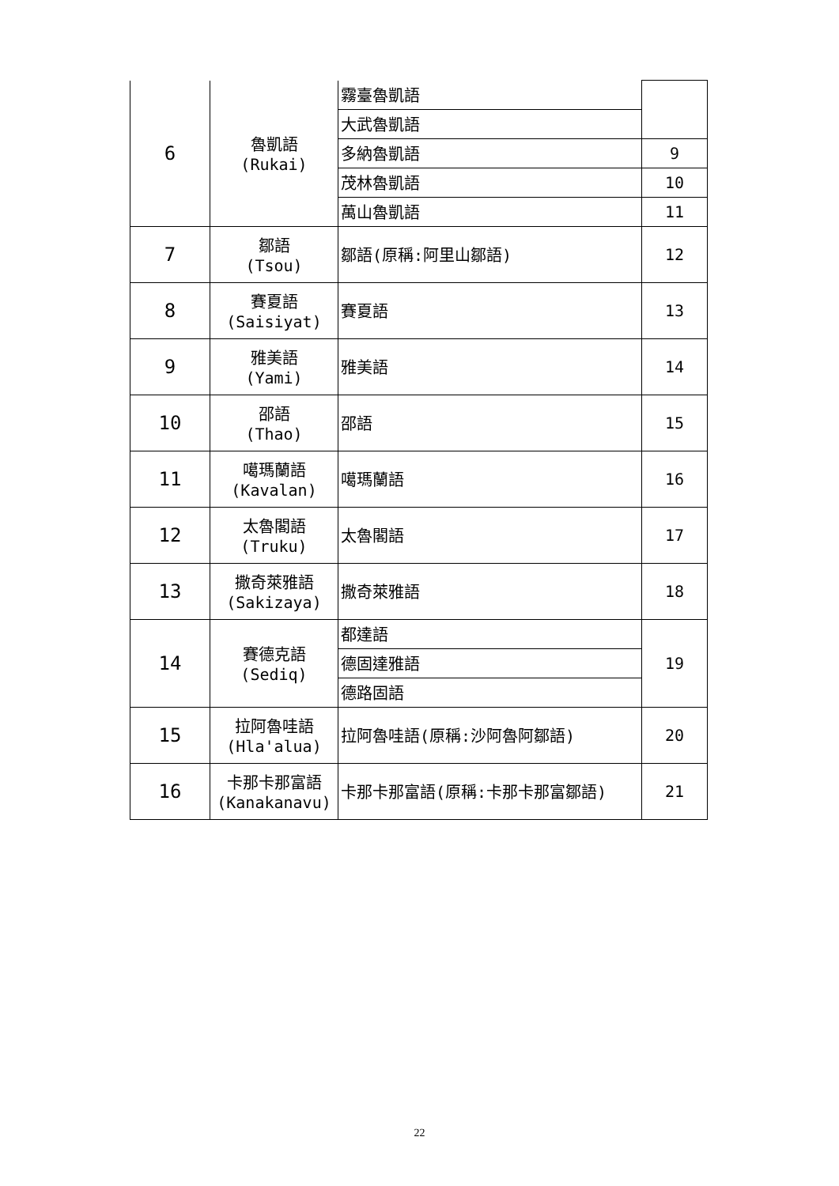| 6 | 魯凱語 (Rukai) | 霧臺魯凱語 | |
| | | 大武魯凱語 | |
| | | 多納魯凱語 | 9 |
| | | 茂林魯凱語 | 10 |
| | | 萬山魯凱語 | 11 |
| 7 | 鄒語 (Tsou) | 鄒語(原稱:阿里山鄒語) | 12 |
| 8 | 賽夏語 (Saisiyat) | 賽夏語 | 13 |
| 9 | 雅美語 (Yami) | 雅美語 | 14 |
| 10 | 邵語 (Thao) | 邵語 | 15 |
| 11 | 噶瑪蘭語 (Kavalan) | 噶瑪蘭語 | 16 |
| 12 | 太魯閣語 (Truku) | 太魯閣語 | 17 |
| 13 | 撒奇萊雅語 (Sakizaya) | 撒奇萊雅語 | 18 |
| 14 | 賽德克語 (Sediq) | 都達語 | 19 |
| | | 德固達雅語 | |
| | | 德路固語 | |
| 15 | 拉阿魯哇語 (Hla'alua) | 拉阿魯哇語(原稱:沙阿魯阿鄒語) | 20 |
| 16 | 卡那卡那富語 (Kanakanavu) | 卡那卡那富語(原稱:卡那卡那富鄒語) | 21 |
22